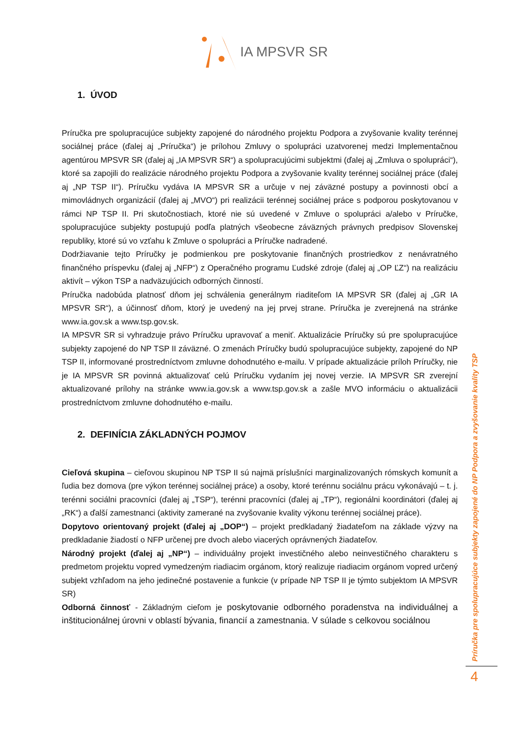IA MPSVR SR
1. ÚVOD
Príručka pre spolupracujúce subjekty zapojené do národného projektu Podpora a zvyšovanie kvality terénnej sociálnej práce (ďalej aj „Príručka“) je prílohou Zmluvy o spolupráci uzatvorenej medzi Implementačnou agentúrou MPSVR SR (ďalej aj „IA MPSVR SR“) a spolupracujúcimi subjektmi (ďalej aj „Zmluva o spolupráci“), ktoré sa zapojili do realizácie národného projektu Podpora a zvyšovanie kvality terénnej sociálnej práce (ďalej aj „NP TSP II“). Príručku vydáva IA MPSVR SR a určuje v nej záväzné postupy a povinnosti obcí a mimovládnych organizácií (ďalej aj „MVO“) pri realizácii terénnej sociálnej práce s podporou poskytovanou v rámci NP TSP II. Pri skutočnostiach, ktoré nie sú uvedené v Zmluve o spolupráci a/alebo v Príručke, spolupracujúce subjekty postupujú podľa platných všeobecne záväzných právnych predpisov Slovenskej republiky, ktoré sú vo vzťahu k Zmluve o spolupráci a Príručke nadradené.
Dodržiavanie tejto Príručky je podmienkou pre poskytovanie finančných prostriedkov z nenávratného finančného príspevku (ďalej aj „NFP“) z Operačného programu Ľudské zdroje (ďalej aj „OP ĽZ“) na realizáciu aktivít – výkon TSP a nadväzujúcich odborných činností.
Príručka nadobúda platnosť dňom jej schválenia generálnym riaditeľom IA MPSVR SR (ďalej aj „GR IA MPSVR SR“), a účinnosť dňom, ktorý je uvedený na jej prvej strane. Príručka je zverejnená na stránke www.ia.gov.sk a www.tsp.gov.sk.
IA MPSVR SR si vyhradzuje právo Príručku upravovať a meniť. Aktualizácie Príručky sú pre spolupracujúce subjekty zapojené do NP TSP II záväzné. O zmenách Príručky budú spolupracujúce subjekty, zapojené do NP TSP II, informované prostredníctvom zmluvne dohodnutého e-mailu. V prípade aktualizácie príloh Príručky, nie je IA MPSVR SR povinná aktualizovať celú Príručku vydaním jej novej verzie. IA MPSVR SR zverejní aktualizované prílohy na stránke www.ia.gov.sk a www.tsp.gov.sk a zašle MVO informáciu o aktualizácii prostredníctvom zmluvne dohodnutého e-mailu.
2. DEFINÍCIA ZÁKLADNÝCH POJMOV
Cieľová skupina – cieľovou skupinou NP TSP II sú najmä príslušníci marginalizovaných rómskych komunít a ľudia bez domova (pre výkon terénnej sociálnej práce) a osoby, ktoré terénnu sociálnu prácu vykonávajú – t. j. terénni sociálni pracovníci (ďalej aj „TSP“), terénni pracovníci (ďalej aj „TP“), regionálni koordinátori (ďalej aj „RK“) a ďalší zamestnanci (aktivity zamerané na zvyšovanie kvality výkonu terénnej sociálnej práce).
Dopytovo orientovaný projekt (ďalej aj „DOP“) – projekt predkladaný žiadateľom na základe výzvy na predkladanie žiadostí o NFP určenej pre dvoch alebo viacerých oprávnených žiadateľov.
Národný projekt (ďalej aj „NP“) – individuálny projekt investičného alebo neinvestičného charakteru s predmetom projektu vopred vymedzeným riadiacim orgánom, ktorý realizuje riadiacim orgánom vopred určený subjekt vzhľadom na jeho jedinečné postavenie a funkcie (v prípade NP TSP II je týmto subjektom IA MPSVR SR)
Odborná činnosť - Základným cieľom je poskytovanie odborného poradenstva na individuálnej a inštitucionálnej úrovni v oblastí bývania, financií a zamestnania. V súlade s celkovou sociálnou
Príručka pre spolupracujúce subjekty zapojené do NP Podpora a zvyšovanie kvality TSP
4